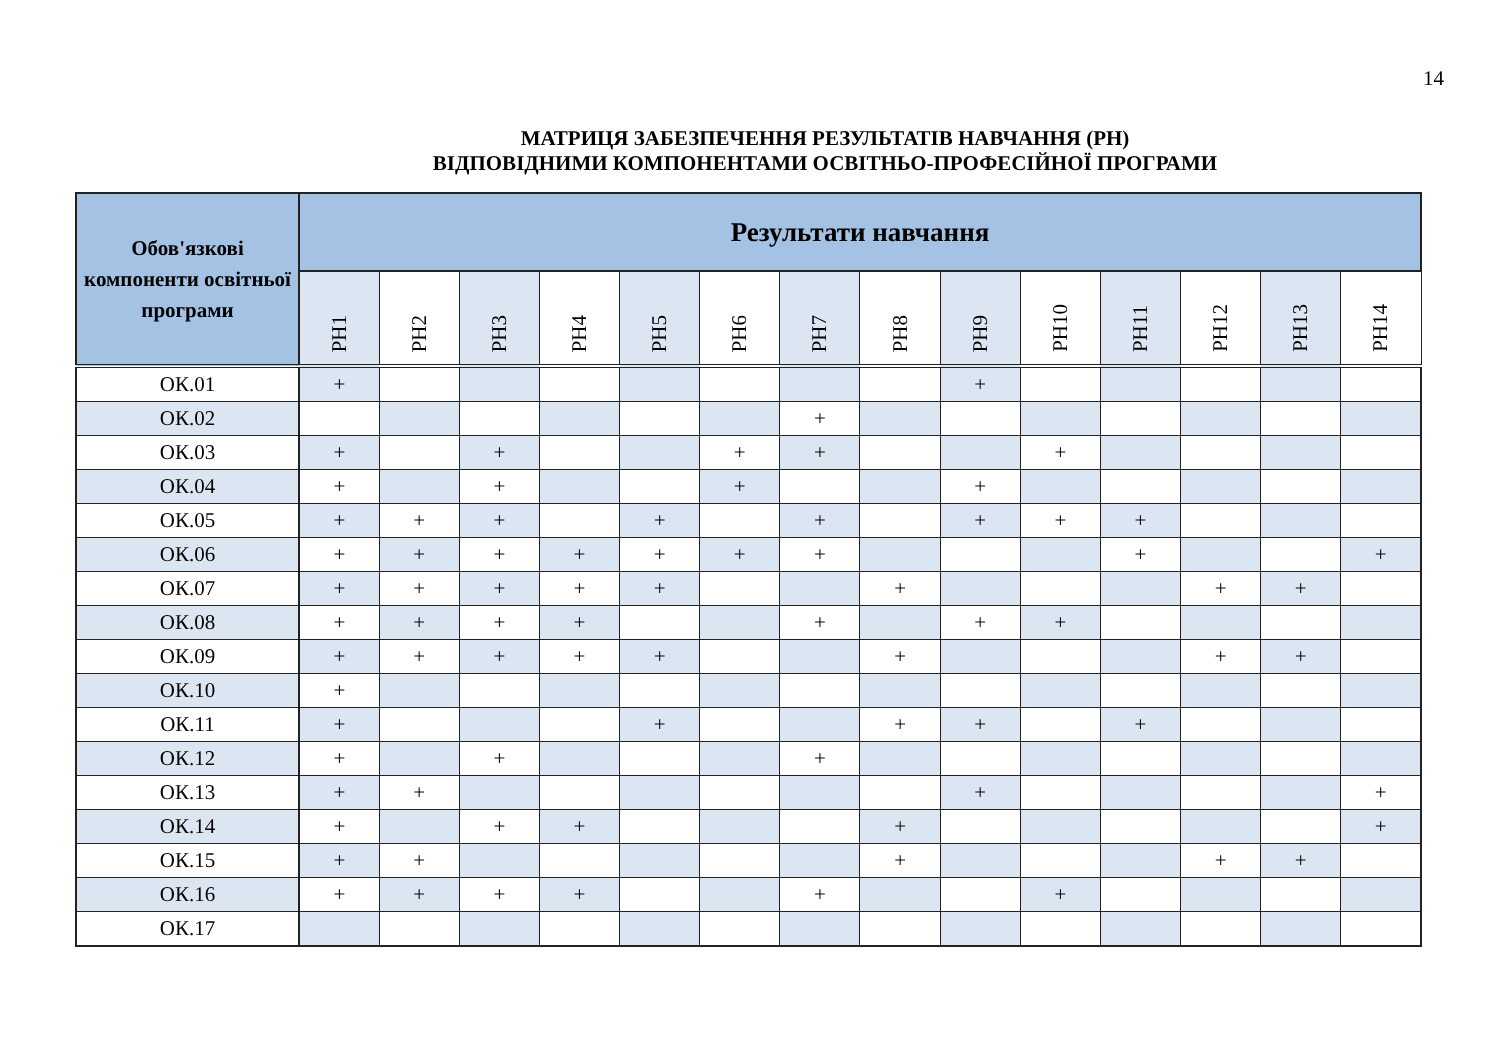14
МАТРИЦЯ ЗАБЕЗПЕЧЕННЯ РЕЗУЛЬТАТІВ НАВЧАННЯ (РН)
ВІДПОВІДНИМИ КОМПОНЕНТАМИ ОСВІТНЬО-ПРОФЕСІЙНОЇ ПРОГРАМИ
| Обов'язкові компоненти освітньої програми | Результати навчання | | | | | | | | | | | | | |
| --- | --- | --- | --- | --- | --- | --- | --- | --- | --- | --- | --- | --- | --- | --- |
| | РН1 | РН2 | РН3 | РН4 | РН5 | РН6 | РН7 | РН8 | РН9 | РН10 | РН11 | РН12 | РН13 | РН14 |
| ОК.01 | + | | | | | | | | + | | | | | |
| ОК.02 | | | | | | | + | | | | | | | |
| ОК.03 | + | | + | | | + | + | | | + | | | | |
| ОК.04 | + | | + | | | + | | | + | | | | | |
| ОК.05 | + | + | + | | + | | + | | + | + | + | | | |
| ОК.06 | + | + | + | + | + | + | + | | | | + | | | + |
| ОК.07 | + | + | + | + | + | | | + | | | | + | + | |
| ОК.08 | + | + | + | + | | | + | | + | + | | | | |
| ОК.09 | + | + | + | + | + | | | + | | | | + | + | |
| ОК.10 | + | | | | | | | | | | | | | |
| ОК.11 | + | | | | + | | | + | + | | + | | | |
| ОК.12 | + | | + | | | | + | | | | | | | |
| ОК.13 | + | + | | | | | | | + | | | | | + |
| ОК.14 | + | | + | + | | | | + | | | | | | + |
| ОК.15 | + | + | | | | | | + | | | | + | + | |
| ОК.16 | + | + | + | + | | | + | | | + | | | | |
| ОК.17 | | | | | | | | | | | | | | |